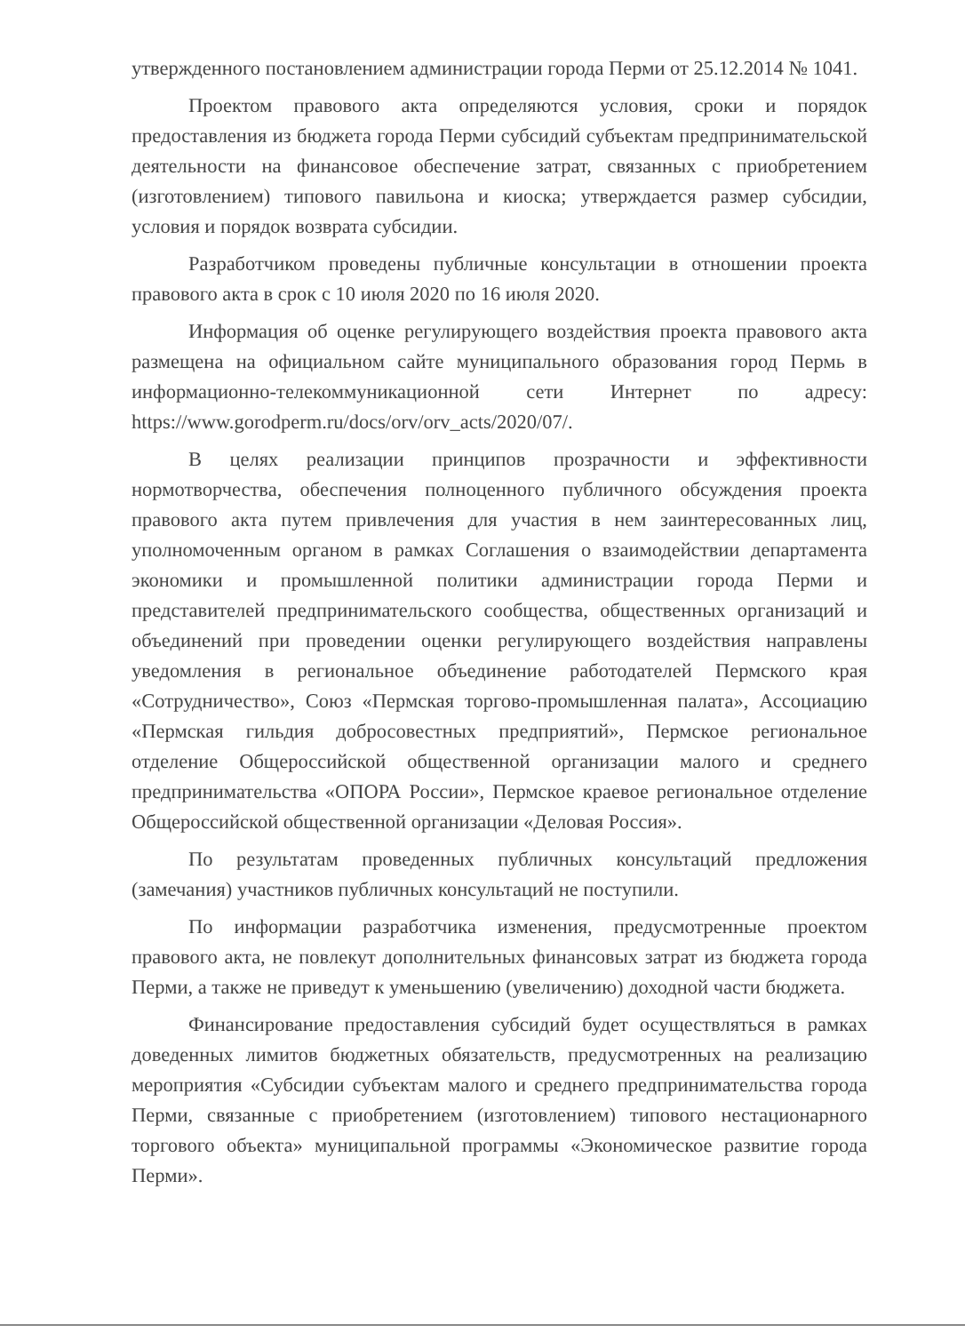утвержденного постановлением администрации города Перми от 25.12.2014 № 1041.
Проектом правового акта определяются условия, сроки и порядок предоставления из бюджета города Перми субсидий субъектам предпринимательской деятельности на финансовое обеспечение затрат, связанных с приобретением (изготовлением) типового павильона и киоска; утверждается размер субсидии, условия и порядок возврата субсидии.
Разработчиком проведены публичные консультации в отношении проекта правового акта в срок с 10 июля 2020 по 16 июля 2020.
Информация об оценке регулирующего воздействия проекта правового акта размещена на официальном сайте муниципального образования город Пермь в информационно-телекоммуникационной сети Интернет по адресу: https://www.gorodperm.ru/docs/orv/orv_acts/2020/07/.
В целях реализации принципов прозрачности и эффективности нормотворчества, обеспечения полноценного публичного обсуждения проекта правового акта путем привлечения для участия в нем заинтересованных лиц, уполномоченным органом в рамках Соглашения о взаимодействии департамента экономики и промышленной политики администрации города Перми и представителей предпринимательского сообщества, общественных организаций и объединений при проведении оценки регулирующего воздействия направлены уведомления в региональное объединение работодателей Пермского края «Сотрудничество», Союз «Пермская торгово-промышленная палата», Ассоциацию «Пермская гильдия добросовестных предприятий», Пермское региональное отделение Общероссийской общественной организации малого и среднего предпринимательства «ОПОРА России», Пермское краевое региональное отделение Общероссийской общественной организации «Деловая Россия».
По результатам проведенных публичных консультаций предложения (замечания) участников публичных консультаций не поступили.
По информации разработчика изменения, предусмотренные проектом правового акта, не повлекут дополнительных финансовых затрат из бюджета города Перми, а также не приведут к уменьшению (увеличению) доходной части бюджета.
Финансирование предоставления субсидий будет осуществляться в рамках доведенных лимитов бюджетных обязательств, предусмотренных на реализацию мероприятия «Субсидии субъектам малого и среднего предпринимательства города Перми, связанные с приобретением (изготовлением) типового нестационарного торгового объекта» муниципальной программы «Экономическое развитие города Перми».